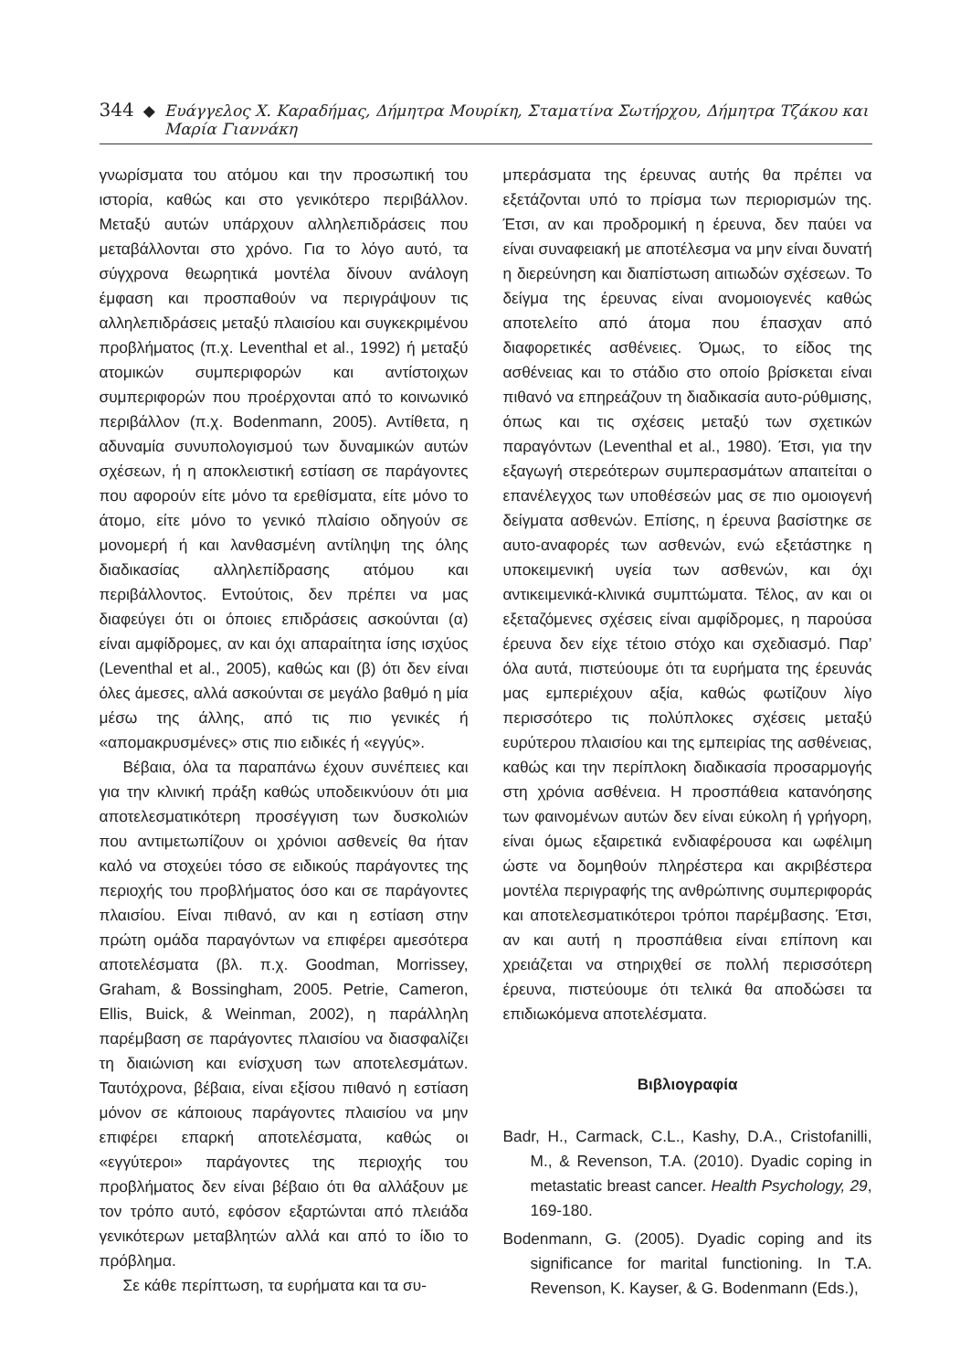344 ◆ Ευάγγελος Χ. Καραδήμας, Δήμητρα Μουρίκη, Σταματίνα Σωτήρχου, Δήμητρα Τζάκου και Μαρία Γιαννάκη
γνωρίσματα του ατόμου και την προσωπική του ιστορία, καθώς και στο γενικότερο περιβάλλον. Μεταξύ αυτών υπάρχουν αλληλεπιδράσεις που μεταβάλλονται στο χρόνο. Για το λόγο αυτό, τα σύγχρονα θεωρητικά μοντέλα δίνουν ανάλογη έμφαση και προσπαθούν να περιγράψουν τις αλληλεπιδράσεις μεταξύ πλαισίου και συγκεκριμένου προβλήματος (π.χ. Leventhal et al., 1992) ή μεταξύ ατομικών συμπεριφορών και αντίστοιχων συμπεριφορών που προέρχονται από το κοινωνικό περιβάλλον (π.χ. Bodenmann, 2005). Αντίθετα, η αδυναμία συνυπολογισμού των δυναμικών αυτών σχέσεων, ή η αποκλειστική εστίαση σε παράγοντες που αφορούν είτε μόνο τα ερεθίσματα, είτε μόνο το άτομο, είτε μόνο το γενικό πλαίσιο οδηγούν σε μονομερή ή και λανθασμένη αντίληψη της όλης διαδικασίας αλληλεπίδρασης ατόμου και περιβάλλοντος. Εντούτοις, δεν πρέπει να μας διαφεύγει ότι οι όποιες επιδράσεις ασκούνται (α) είναι αμφίδρομες, αν και όχι απαραίτητα ίσης ισχύος (Leventhal et al., 2005), καθώς και (β) ότι δεν είναι όλες άμεσες, αλλά ασκούνται σε μεγάλο βαθμό η μία μέσω της άλλης, από τις πιο γενικές ή «απομακρυσμένες» στις πιο ειδικές ή «εγγύς».
Βέβαια, όλα τα παραπάνω έχουν συνέπειες και για την κλινική πράξη καθώς υποδεικνύουν ότι μια αποτελεσματικότερη προσέγγιση των δυσκολιών που αντιμετωπίζουν οι χρόνιοι ασθενείς θα ήταν καλό να στοχεύει τόσο σε ειδικούς παράγοντες της περιοχής του προβλήματος όσο και σε παράγοντες πλαισίου. Είναι πιθανό, αν και η εστίαση στην πρώτη ομάδα παραγόντων να επιφέρει αμεσότερα αποτελέσματα (βλ. π.χ. Goodman, Morrissey, Graham, & Bossingham, 2005. Petrie, Cameron, Ellis, Buick, & Weinman, 2002), η παράλληλη παρέμβαση σε παράγοντες πλαισίου να διασφαλίζει τη διαιώνιση και ενίσχυση των αποτελεσμάτων. Ταυτόχρονα, βέβαια, είναι εξίσου πιθανό η εστίαση μόνον σε κάποιους παράγοντες πλαισίου να μην επιφέρει επαρκή αποτελέσματα, καθώς οι «εγγύτεροι» παράγοντες της περιοχής του προβλήματος δεν είναι βέβαιο ότι θα αλλάξουν με τον τρόπο αυτό, εφόσον εξαρτώνται από πλειάδα γενικότερων μεταβλητών αλλά και από το ίδιο το πρόβλημα.
Σε κάθε περίπτωση, τα ευρήματα και τα συ-
μπεράσματα της έρευνας αυτής θα πρέπει να εξετάζονται υπό το πρίσμα των περιορισμών της. Έτσι, αν και προδρομική η έρευνα, δεν παύει να είναι συναφειακή με αποτέλεσμα να μην είναι δυνατή η διερεύνηση και διαπίστωση αιτιωδών σχέσεων. Το δείγμα της έρευνας είναι ανομοιογενές καθώς αποτελείτο από άτομα που έπασχαν από διαφορετικές ασθένειες. Όμως, το είδος της ασθένειας και το στάδιο στο οποίο βρίσκεται είναι πιθανό να επηρεάζουν τη διαδικασία αυτο-ρύθμισης, όπως και τις σχέσεις μεταξύ των σχετικών παραγόντων (Leventhal et al., 1980). Έτσι, για την εξαγωγή στερεότερων συμπερασμάτων απαιτείται ο επανέλεγχος των υποθέσεών μας σε πιο ομοιογενή δείγματα ασθενών. Επίσης, η έρευνα βασίστηκε σε αυτο-αναφορές των ασθενών, ενώ εξετάστηκε η υποκειμενική υγεία των ασθενών, και όχι αντικειμενικά-κλινικά συμπτώματα. Τέλος, αν και οι εξεταζόμενες σχέσεις είναι αμφίδρομες, η παρούσα έρευνα δεν είχε τέτοιο στόχο και σχεδιασμό. Παρ’ όλα αυτά, πιστεύουμε ότι τα ευρήματα της έρευνάς μας εμπεριέχουν αξία, καθώς φωτίζουν λίγο περισσότερο τις πολύπλοκες σχέσεις μεταξύ ευρύτερου πλαισίου και της εμπειρίας της ασθένειας, καθώς και την περίπλοκη διαδικασία προσαρμογής στη χρόνια ασθένεια. Η προσπάθεια κατανόησης των φαινομένων αυτών δεν είναι εύκολη ή γρήγορη, είναι όμως εξαιρετικά ενδιαφέρουσα και ωφέλιμη ώστε να δομηθούν πληρέστερα και ακριβέστερα μοντέλα περιγραφής της ανθρώπινης συμπεριφοράς και αποτελεσματικότεροι τρόποι παρέμβασης. Έτσι, αν και αυτή η προσπάθεια είναι επίπονη και χρειάζεται να στηριχθεί σε πολλή περισσότερη έρευνα, πιστεύουμε ότι τελικά θα αποδώσει τα επιδιωκόμενα αποτελέσματα.
Βιβλιογραφία
Badr, H., Carmack, C.L., Kashy, D.A., Cristofanilli, M., & Revenson, T.A. (2010). Dyadic coping in metastatic breast cancer. Health Psychology, 29, 169-180.
Bodenmann, G. (2005). Dyadic coping and its significance for marital functioning. In T.A. Revenson, K. Kayser, & G. Bodenmann (Eds.),